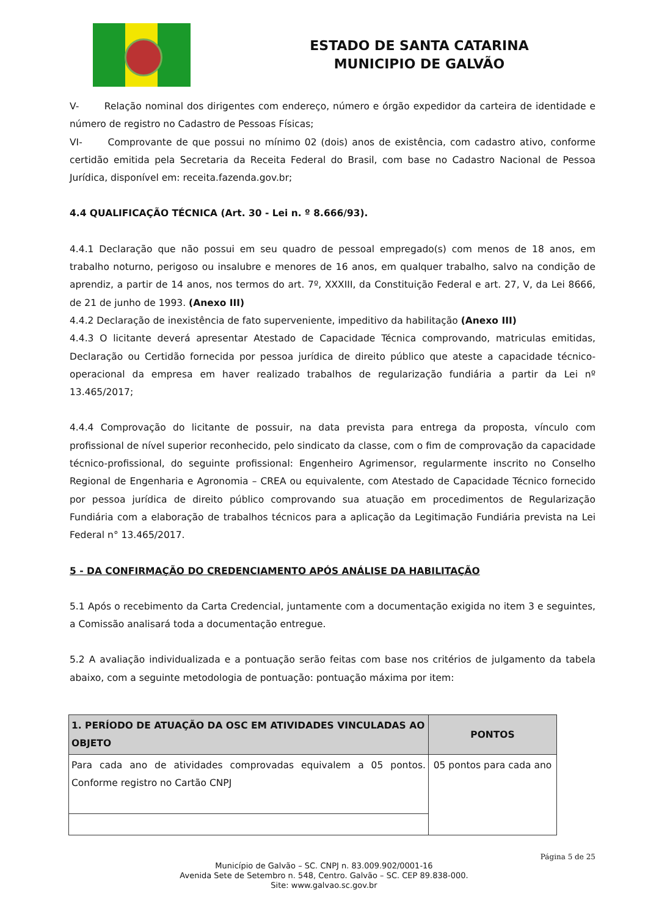ESTADO DE SANTA CATARINA
MUNICIPIO DE GALVÃO
V- Relação nominal dos dirigentes com endereço, número e órgão expedidor da carteira de identidade e número de registro no Cadastro de Pessoas Físicas;
VI- Comprovante de que possui no mínimo 02 (dois) anos de existência, com cadastro ativo, conforme certidão emitida pela Secretaria da Receita Federal do Brasil, com base no Cadastro Nacional de Pessoa Jurídica, disponível em: receita.fazenda.gov.br;
4.4 QUALIFICAÇÃO TÉCNICA (Art. 30 - Lei n. º 8.666/93).
4.4.1 Declaração que não possui em seu quadro de pessoal empregado(s) com menos de 18 anos, em trabalho noturno, perigoso ou insalubre e menores de 16 anos, em qualquer trabalho, salvo na condição de aprendiz, a partir de 14 anos, nos termos do art. 7º, XXXIII, da Constituição Federal e art. 27, V, da Lei 8666, de 21 de junho de 1993. (Anexo III)
4.4.2 Declaração de inexistência de fato superveniente, impeditivo da habilitação (Anexo III)
4.4.3 O licitante deverá apresentar Atestado de Capacidade Técnica comprovando, matriculas emitidas, Declaração ou Certidão fornecida por pessoa jurídica de direito público que ateste a capacidade técnico-operacional da empresa em haver realizado trabalhos de regularização fundiária a partir da Lei nº 13.465/2017;
4.4.4 Comprovação do licitante de possuir, na data prevista para entrega da proposta, vínculo com profissional de nível superior reconhecido, pelo sindicato da classe, com o fim de comprovação da capacidade técnico-profissional, do seguinte profissional: Engenheiro Agrimensor, regularmente inscrito no Conselho Regional de Engenharia e Agronomia – CREA ou equivalente, com Atestado de Capacidade Técnico fornecido por pessoa jurídica de direito público comprovando sua atuação em procedimentos de Regularização Fundiária com a elaboração de trabalhos técnicos para a aplicação da Legitimação Fundiária prevista na Lei Federal n° 13.465/2017.
5 - DA CONFIRMAÇÃO DO CREDENCIAMENTO APÓS ANÁLISE DA HABILITAÇÃO
5.1 Após o recebimento da Carta Credencial, juntamente com a documentação exigida no item 3 e seguintes, a Comissão analisará toda a documentação entregue.
5.2 A avaliação individualizada e a pontuação serão feitas com base nos critérios de julgamento da tabela abaixo, com a seguinte metodologia de pontuação: pontuação máxima por item:
| 1. PERÍODO DE ATUAÇÃO DA OSC EM ATIVIDADES VINCULADAS AO OBJETO | PONTOS |
| --- | --- |
| Para cada ano de atividades comprovadas equivalem a 05 pontos. Conforme registro no Cartão CNPJ | 05 pontos para cada ano |
Página 5 de 25
Município de Galvão – SC. CNPJ n. 83.009.902/0001-16
Avenida Sete de Setembro n. 548, Centro. Galvão – SC. CEP 89.838-000.
Site: www.galvao.sc.gov.br